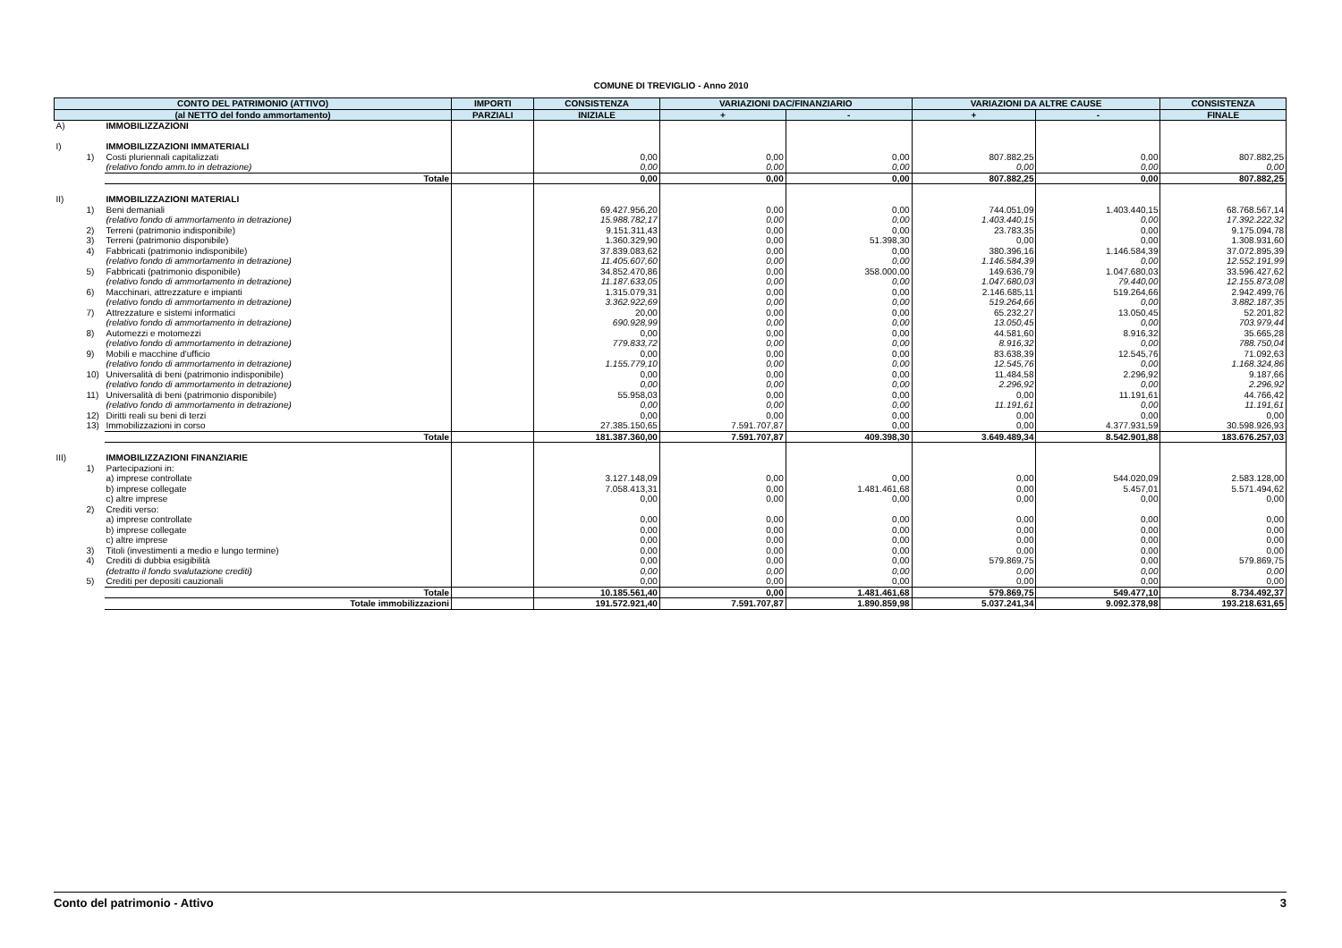COMUNE DI TREVIGLIO - Anno 2010
| CONTO DEL PATRIMONIO (ATTIVO) | | | IMPORTI | CONSISTENZA | VARIAZIONI DAC/FINANZIARIO | | VARIAZIONI DA ALTRE CAUSE | | CONSISTENZA |
| --- | --- | --- | --- | --- | --- | --- | --- | --- | --- |
| (al NETTO del fondo ammortamento) | | | PARZIALI | INIZIALE | + | - | + | - | FINALE |
| A) | | IMMOBILIZZAZIONI | | | | | | | |
| I) | | IMMOBILIZZAZIONI IMMATERIALI | | | | | | | |
| | 1) | Costi pluriennali capitalizzati | | 0,00 | 0,00 | 0,00 | 807.882,25 | 0,00 | 807.882,25 |
| | | (relativo fondo amm.to in detrazione) | | 0,00 | 0,00 | 0,00 | 0,00 | 0,00 | 0,00 |
| | | Totale | | 0,00 | 0,00 | 0,00 | 807.882,25 | 0,00 | 807.882,25 |
| II) | | IMMOBILIZZAZIONI MATERIALI | | | | | | | |
| | 1) | Beni demaniali | | 69.427.956,20 | 0,00 | 0,00 | 744.051,09 | 1.403.440,15 | 68.768.567,14 |
| | | (relativo fondo di ammortamento in detrazione) | | 15.988.782,17 | 0,00 | 0,00 | 1.403.440,15 | 0,00 | 17.392.222,32 |
| | 2) | Terreni (patrimonio indisponibile) | | 9.151.311,43 | 0,00 | 0,00 | 23.783,35 | 0,00 | 9.175.094,78 |
| | 3) | Terreni (patrimonio disponibile) | | 1.360.329,90 | 0,00 | 51.398,30 | 0,00 | 0,00 | 1.308.931,60 |
| | 4) | Fabbricati (patrimonio indisponibile) | | 37.839.083,62 | 0,00 | 0,00 | 380.396,16 | 1.146.584,39 | 37.072.895,39 |
| | | (relativo fondo di ammortamento in detrazione) | | 11.405.607,60 | 0,00 | 0,00 | 1.146.584,39 | 0,00 | 12.552.191,99 |
| | 5) | Fabbricati (patrimonio disponibile) | | 34.852.470,86 | 0,00 | 358.000,00 | 149.636,79 | 1.047.680,03 | 33.596.427,62 |
| | | (relativo fondo di ammortamento in detrazione) | | 11.187.633,05 | 0,00 | 0,00 | 1.047.680,03 | 79.440,00 | 12.155.873,08 |
| | 6) | Macchinari, attrezzature e impianti | | 1.315.079,31 | 0,00 | 0,00 | 2.146.685,11 | 519.264,66 | 2.942.499,76 |
| | | (relativo fondo di ammortamento in detrazione) | | 3.362.922,69 | 0,00 | 0,00 | 519.264,66 | 0,00 | 3.882.187,35 |
| | 7) | Attrezzature e sistemi informatici | | 20,00 | 0,00 | 0,00 | 65.232,27 | 13.050,45 | 52.201,82 |
| | | (relativo fondo di ammortamento in detrazione) | | 690.928,99 | 0,00 | 0,00 | 13.050,45 | 0,00 | 703.979,44 |
| | 8) | Automezzi e motomezzi | | 0,00 | 0,00 | 0,00 | 44.581,60 | 8.916,32 | 35.665,28 |
| | | (relativo fondo di ammortamento in detrazione) | | 779.833,72 | 0,00 | 0,00 | 8.916,32 | 0,00 | 788.750,04 |
| | 9) | Mobili e macchine d'ufficio | | 0,00 | 0,00 | 0,00 | 83.638,39 | 12.545,76 | 71.092,63 |
| | | (relativo fondo di ammortamento in detrazione) | | 1.155.779,10 | 0,00 | 0,00 | 12.545,76 | 0,00 | 1.168.324,86 |
| | 10) | Universalità di beni (patrimonio indisponibile) | | 0,00 | 0,00 | 0,00 | 11.484,58 | 2.296,92 | 9.187,66 |
| | | (relativo fondo di ammortamento in detrazione) | | 0,00 | 0,00 | 0,00 | 2.296,92 | 0,00 | 2.296,92 |
| | 11) | Universalità di beni (patrimonio disponibile) | | 55.958,03 | 0,00 | 0,00 | 0,00 | 11.191,61 | 44.766,42 |
| | | (relativo fondo di ammortamento in detrazione) | | 0,00 | 0,00 | 0,00 | 11.191,61 | 0,00 | 11.191,61 |
| | 12) | Diritti reali su beni di terzi | | 0,00 | 0,00 | 0,00 | 0,00 | 0,00 | 0,00 |
| | 13) | Immobilizzazioni in corso | | 27.385.150,65 | 7.591.707,87 | 0,00 | 0,00 | 4.377.931,59 | 30.598.926,93 |
| | | Totale | | 181.387.360,00 | 7.591.707,87 | 409.398,30 | 3.649.489,34 | 8.542.901,88 | 183.676.257,03 |
| III) | | IMMOBILIZZAZIONI FINANZIARIE | | | | | | | |
| | 1) | Partecipazioni in: | | | | | | | |
| | | a) imprese controllate | | 3.127.148,09 | 0,00 | 0,00 | 0,00 | 544.020,09 | 2.583.128,00 |
| | | b) imprese collegate | | 7.058.413,31 | 0,00 | 1.481.461,68 | 0,00 | 5.457,01 | 5.571.494,62 |
| | | c) altre imprese | | 0,00 | 0,00 | 0,00 | 0,00 | 0,00 | 0,00 |
| | 2) | Crediti verso: | | | | | | | |
| | | a) imprese controllate | | 0,00 | 0,00 | 0,00 | 0,00 | 0,00 | 0,00 |
| | | b) imprese collegate | | 0,00 | 0,00 | 0,00 | 0,00 | 0,00 | 0,00 |
| | | c) altre imprese | | 0,00 | 0,00 | 0,00 | 0,00 | 0,00 | 0,00 |
| | 3) | Titoli (investimenti a medio e lungo termine) | | 0,00 | 0,00 | 0,00 | 0,00 | 0,00 | 0,00 |
| | 4) | Crediti di dubbia esigibilità | | 0,00 | 0,00 | 0,00 | 579.869,75 | 0,00 | 579.869,75 |
| | | (detratto il fondo svalutazione crediti) | | 0,00 | 0,00 | 0,00 | 0,00 | 0,00 | 0,00 |
| | 5) | Crediti per depositi cauzionali | | 0,00 | 0,00 | 0,00 | 0,00 | 0,00 | 0,00 |
| | | Totale | | 10.185.561,40 | 0,00 | 1.481.461,68 | 579.869,75 | 549.477,10 | 8.734.492,37 |
| | | Totale immobilizzazioni | | 191.572.921,40 | 7.591.707,87 | 1.890.859,98 | 5.037.241,34 | 9.092.378,98 | 193.218.631,65 |
Conto del patrimonio - Attivo 3